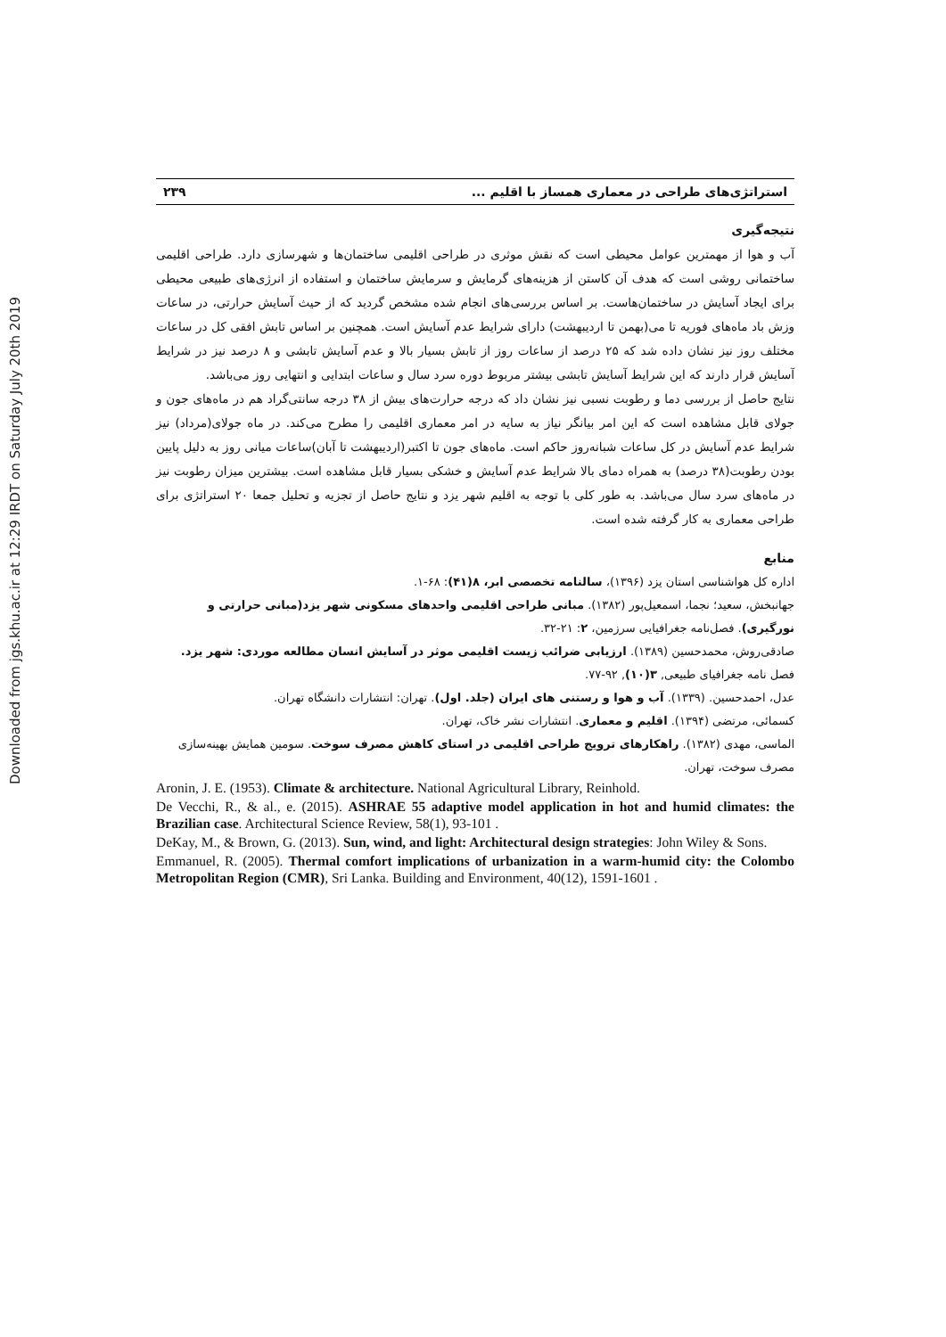Downloaded from jgs.khu.ac.ir at 12:29 IRDT on Saturday July 20th 2019
استراتژی‌های طراحی در معماری همساز با اقلیم ... ۲۳۹
نتیجه‌گیری
آب و هوا از مهمترین عوامل محیطی است که نقش موثری در طراحی اقلیمی ساختمان‌ها و شهرسازی دارد. طراحی اقلیمی ساختمانی روشی است که هدف آن کاستن از هزینه‌های گرمایش و سرمایش ساختمان و استفاده از انرژی‌های طبیعی محیطی برای ایجاد آسایش در ساختمان‌هاست. بر اساس بررسی‌های انجام شده مشخص گردید که از حیث آسایش حرارتی، در ساعات وزش باد ماه‌های فوریه تا می(بهمن تا اردیبهشت) دارای شرایط عدم آسایش است. همچنین بر اساس تابش افقی کل در ساعات مختلف روز نیز نشان داده شد که ۲۵ درصد از ساعات روز از تابش بسیار بالا و عدم آسایش تابشی و ۸ درصد نیز در شرایط آسایش قرار دارند که این شرایط آسایش تابشی بیشتر مربوط دوره سرد سال و ساعات ابتدایی و انتهایی روز می‌باشد.
نتایج حاصل از بررسی دما و رطوبت نسبی نیز نشان داد که درجه حرارت‌های بیش از ۳۸ درجه سانتی‌گراد هم در ماه‌های جون و جولای قابل مشاهده است که این امر بیانگر نیاز به سایه در امر معماری اقلیمی را مطرح می‌کند. در ماه جولای(مرداد) نیز شرایط عدم آسایش در کل ساعات شبانه‌روز حاکم است. ماه‌های جون تا اکتبر(اردیبهشت تا آبان)ساعات میانی روز به دلیل پایین بودن رطوبت(۳۸ درصد) به همراه دمای بالا شرایط عدم آسایش و خشکی بسیار قابل مشاهده است. بیشترین میزان رطوبت نیز در ماه‌های سرد سال می‌باشد. به طور کلی با توجه به اقلیم شهر یزد و نتایج حاصل از تجزیه و تحلیل جمعا ۲۰ استراتژی برای طراحی معماری به کار گرفته شده است.
منابع
اداره کل هواشناسی استان یزد (۱۳۹۶)، سالنامه تخصصی ابر، ۸(۴۱): ۶۸-۱.
جهانبخش، سعید؛ نجما، اسمعیل‌پور (۱۳۸۲). مبانی طراحی اقلیمی واحدهای مسکونی شهر یزد(مبانی حرارتی و نورگیری). فصل‌نامه جغرافیایی سرزمین، ۲: ۲۱-۳۲.
صادقی‌روش، محمدحسین (۱۳۸۹). ارزیابی ضرائب زیست اقلیمی موثر در آسایش انسان مطالعه موردی: شهر یزد. فصل نامه جغرافیای طبیعی, ۳(۱۰), ۹۲-۷۷.
عدل، احمدحسین. (۱۳۳۹). آب و هوا و رستنی های ایران (جلد. اول). تهران: انتشارات دانشگاه تهران.
کسمائی، مرتضی (۱۳۹۴). اقلیم و معماری. انتشارات نشر خاک، تهران.
الماسی، مهدی (۱۳۸۲). راهکارهای ترویج طراحی اقلیمی در استای کاهش مصرف سوخت. سومین همایش بهینه‌سازی مصرف سوخت، تهران.
Aronin, J. E. (1953). Climate & architecture. National Agricultural Library, Reinhold.
De Vecchi, R., & al., e. (2015). ASHRAE 55 adaptive model application in hot and humid climates: the Brazilian case. Architectural Science Review, 58(1), 93-101 .
DeKay, M., & Brown, G. (2013). Sun, wind, and light: Architectural design strategies: John Wiley & Sons.
Emmanuel, R. (2005). Thermal comfort implications of urbanization in a warm-humid city: the Colombo Metropolitan Region (CMR), Sri Lanka. Building and Environment, 40(12), 1591-1601 .